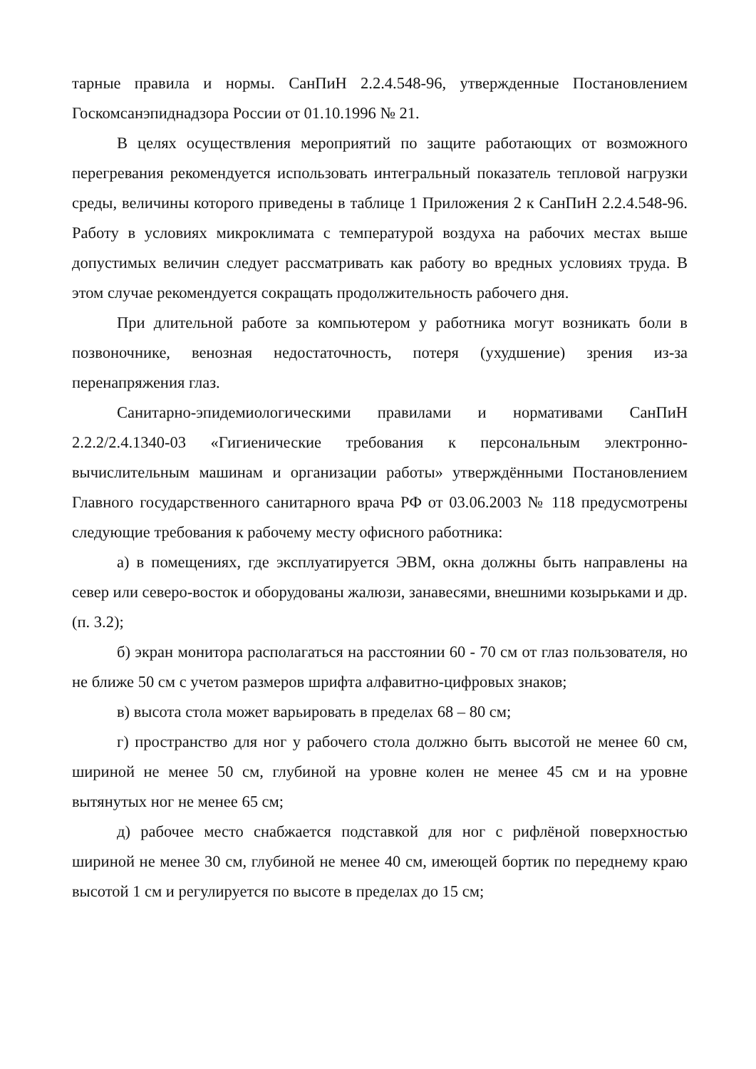тарные правила и нормы. СанПиН 2.2.4.548-96, утвержденные Постановлением Госкомсанэпиднадзора России от 01.10.1996 № 21.
В целях осуществления мероприятий по защите работающих от возможного перегревания рекомендуется использовать интегральный показатель тепловой нагрузки среды, величины которого приведены в таблице 1 Приложения 2 к СанПиН 2.2.4.548-96. Работу в условиях микроклимата с температурой воздуха на рабочих местах выше допустимых величин следует рассматривать как работу во вредных условиях труда. В этом случае рекомендуется сокращать продолжительность рабочего дня.
При длительной работе за компьютером у работника могут возникать боли в позвоночнике, венозная недостаточность, потеря (ухудшение) зрения из-за перенапряжения глаз.
Санитарно-эпидемиологическими правилами и нормативами СанПиН 2.2.2/2.4.1340-03 «Гигиенические требования к персональным электронно-вычислительным машинам и организации работы» утверждёнными Постановлением Главного государственного санитарного врача РФ от 03.06.2003 № 118 предусмотрены следующие требования к рабочему месту офисного работника:
а) в помещениях, где эксплуатируется ЭВМ, окна должны быть направлены на север или северо-восток и оборудованы жалюзи, занавесями, внешними козырьками и др. (п. 3.2);
б) экран монитора располагаться на расстоянии 60 - 70 см от глаз пользователя, но не ближе 50 см с учетом размеров шрифта алфавитно-цифровых знаков;
в) высота стола может варьировать в пределах 68 – 80 см;
г) пространство для ног у рабочего стола должно быть высотой не менее 60 см, шириной не менее 50 см, глубиной на уровне колен не менее 45 см и на уровне вытянутых ног не менее 65 см;
д) рабочее место снабжается подставкой для ног с рифлёной поверхностью шириной не менее 30 см, глубиной не менее 40 см, имеющей бортик по переднему краю высотой 1 см и регулируется по высоте в пределах до 15 см;